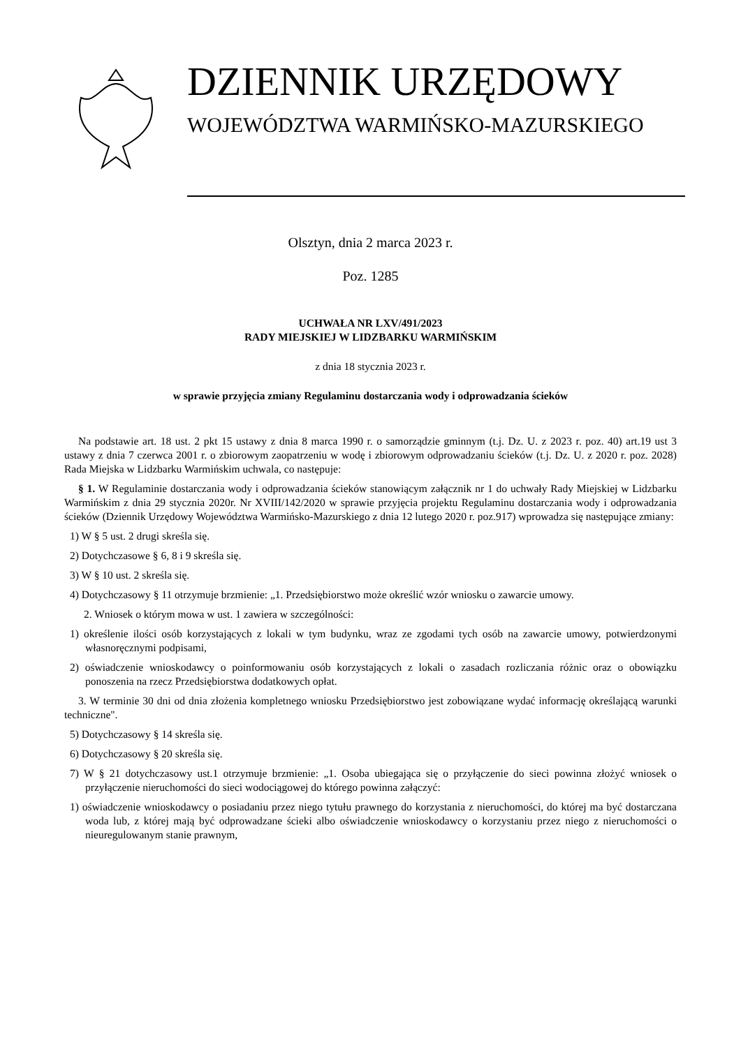DZIENNIK URZĘDOWY
WOJEWÓDZTWA WARMIŃSKO-MAZURSKIEGO
Olsztyn, dnia 2 marca 2023 r.
Poz. 1285
UCHWAŁA NR LXV/491/2023
RADY MIEJSKIEJ W LIDZBARKU WARMIŃSKIM
z dnia 18 stycznia 2023 r.
w sprawie przyjęcia zmiany Regulaminu dostarczania wody i odprowadzania ścieków
Na podstawie art. 18 ust. 2 pkt 15 ustawy z dnia 8 marca 1990 r. o samorządzie gminnym (t.j. Dz. U. z 2023 r. poz. 40) art.19 ust 3 ustawy z dnia 7 czerwca 2001 r. o zbiorowym zaopatrzeniu w wodę i zbiorowym odprowadzaniu ścieków (t.j. Dz. U. z 2020 r. poz. 2028) Rada Miejska w Lidzbarku Warmińskim uchwala, co następuje:
§ 1. W Regulaminie dostarczania wody i odprowadzania ścieków stanowiącym załącznik nr 1 do uchwały Rady Miejskiej w Lidzbarku Warmińskim z dnia 29 stycznia 2020r. Nr XVIII/142/2020 w sprawie przyjęcia projektu Regulaminu dostarczania wody i odprowadzania ścieków (Dziennik Urzędowy Województwa Warmińsko-Mazurskiego z dnia 12 lutego 2020 r. poz.917) wprowadza się następujące zmiany:
1) W § 5 ust. 2 drugi skreśla się.
2) Dotychczasowe § 6, 8 i 9 skreśla się.
3) W § 10 ust. 2 skreśla się.
4) Dotychczasowy § 11 otrzymuje brzmienie: „1. Przedsiębiorstwo może określić wzór wniosku o zawarcie umowy.
2. Wniosek o którym mowa w ust. 1 zawiera w szczególności:
1) określenie ilości osób korzystających z lokali w tym budynku, wraz ze zgodami tych osób na zawarcie umowy, potwierdzonymi własnoręcznymi podpisami,
2) oświadczenie wnioskodawcy o poinformowaniu osób korzystających z lokali o zasadach rozliczania różnic oraz o obowiązku ponoszenia na rzecz Przedsiębiorstwa dodatkowych opłat.
3. W terminie 30 dni od dnia złożenia kompletnego wniosku Przedsiębiorstwo jest zobowiązane wydać informację określającą warunki techniczne".
5) Dotychczasowy § 14 skreśla się.
6) Dotychczasowy § 20 skreśla się.
7) W § 21 dotychczasowy ust.1 otrzymuje brzmienie: „1. Osoba ubiegająca się o przyłączenie do sieci powinna złożyć wniosek o przyłączenie nieruchomości do sieci wodociągowej do którego powinna załączyć:
1) oświadczenie wnioskodawcy o posiadaniu przez niego tytułu prawnego do korzystania z nieruchomości, do której ma być dostarczana woda lub, z której mają być odprowadzane ścieki albo oświadczenie wnioskodawcy o korzystaniu przez niego z nieruchomości o nieuregulowanym stanie prawnym,